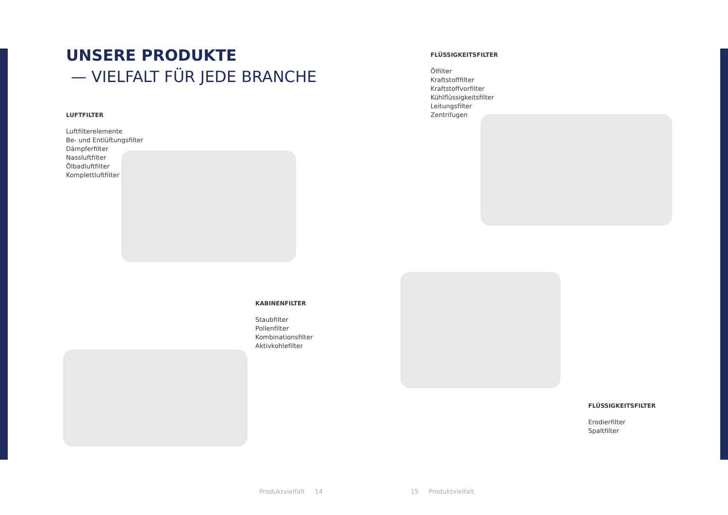UNSERE PRODUKTE
— VIELFALT FÜR JEDE BRANCHE
LUFTFILTER
Luftfilterelemente
Be- und Entlüftungsfilter
Dämpferfilter
Nassluftfilter
Ölbadluftfilter
Komplettluftfilter
FLÜSSIGKEITSFILTER
Ölfilter
Kraftstofffilter
Kraftstoffvorfilter
Kühlflüssigkeitsfilter
Leitungsfilter
Zentrifugen
KABINENFILTER
Staubfilter
Pollenfilter
Kombinationsfilter
Aktivkohlefilter
FLÜSSIGKEITSFILTER
Erodierfilter
Spaltfilter
Produktvielfalt 14 15 Produktvielfalt